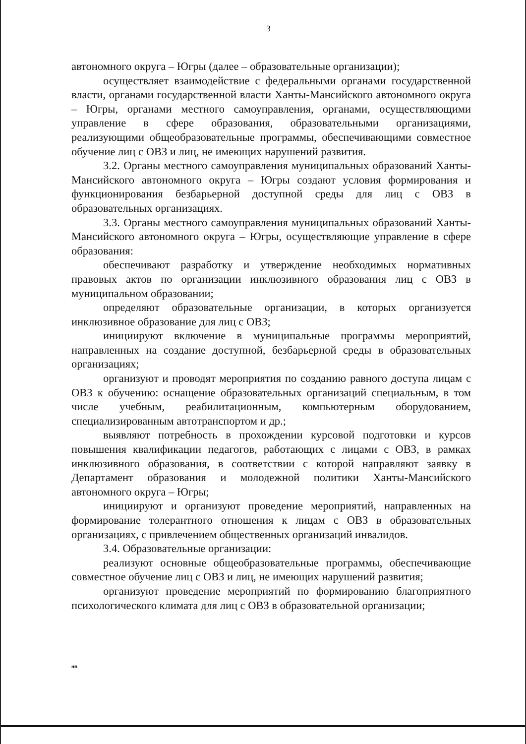3
автономного округа – Югры (далее – образовательные организации);
осуществляет взаимодействие с федеральными органами государственной власти, органами государственной власти Ханты-Мансийского автономного округа – Югры, органами местного самоуправления, органами, осуществляющими управление в сфере образования, образовательными организациями, реализующими общеобразовательные программы, обеспечивающими совместное обучение лиц с ОВЗ и лиц, не имеющих нарушений развития.
3.2. Органы местного самоуправления муниципальных образований Ханты-Мансийского автономного округа – Югры создают условия формирования и функционирования безбарьерной доступной среды для лиц с ОВЗ в образовательных организациях.
3.3. Органы местного самоуправления муниципальных образований Ханты-Мансийского автономного округа – Югры, осуществляющие управление в сфере образования:
обеспечивают разработку и утверждение необходимых нормативных правовых актов по организации инклюзивного образования лиц с ОВЗ в муниципальном образовании;
определяют образовательные организации, в которых организуется инклюзивное образование для лиц с ОВЗ;
инициируют включение в муниципальные программы мероприятий, направленных на создание доступной, безбарьерной среды в образовательных организациях;
организуют и проводят мероприятия по созданию равного доступа лицам с ОВЗ к обучению: оснащение образовательных организаций специальным, в том числе учебным, реабилитационным, компьютерным оборудованием, специализированным автотранспортом и др.;
выявляют потребность в прохождении курсовой подготовки и курсов повышения квалификации педагогов, работающих с лицами с ОВЗ, в рамках инклюзивного образования, в соответствии с которой направляют заявку в Департамент образования и молодежной политики Ханты-Мансийского автономного округа – Югры;
инициируют и организуют проведение мероприятий, направленных на формирование толерантного отношения к лицам с ОВЗ в образовательных организациях, с привлечением общественных организаций инвалидов.
3.4. Образовательные организации:
реализуют основные общеобразовательные программы, обеспечивающие совместное обучение лиц с ОВЗ и лиц, не имеющих нарушений развития;
организуют проведение мероприятий по формированию благоприятного психологического климата для лиц с ОВЗ в образовательной организации;
нв